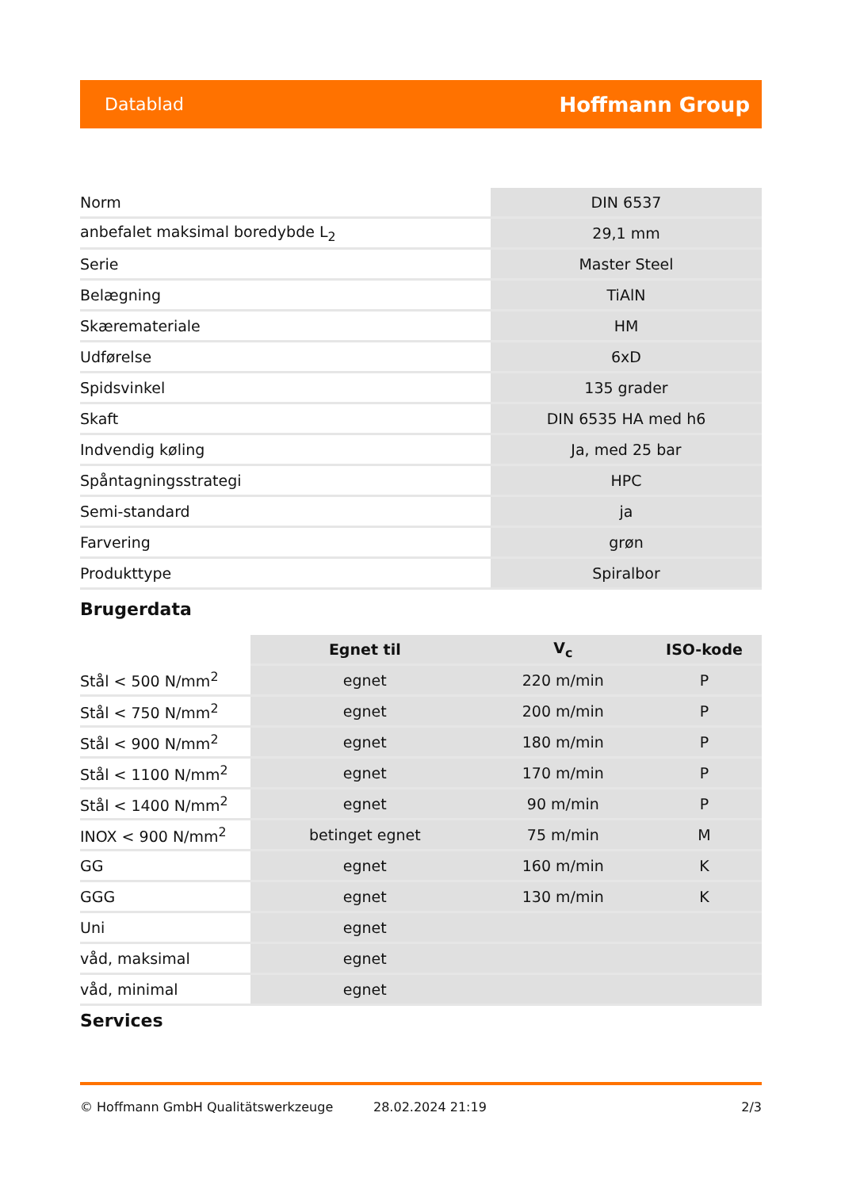Datablad Hoffmann Group
| Norm | DIN 6537 |
| anbefalet maksimal boredybde L<sub>2</sub> | 29,1 mm |
| Serie | Master Steel |
| Belægning | TiAlN |
| Skæremateriale | HM |
| Udførelse | 6xD |
| Spidsvinkel | 135 grader |
| Skaft | DIN 6535 HA med h6 |
| Indvendig køling | Ja, med 25 bar |
| Spåntagningsstrategi | HPC |
| Semi-standard | ja |
| Farvering | grøn |
| Produkttype | Spiralbor |
Brugerdata
| | Egnet til | V<sub>c</sub> | ISO-kode |
| --- | --- | --- | --- |
| Stål < 500 N/mm<sup>2</sup> | egnet | 220 m/min | P |
| Stål < 750 N/mm<sup>2</sup> | egnet | 200 m/min | P |
| Stål < 900 N/mm<sup>2</sup> | egnet | 180 m/min | P |
| Stål < 1100 N/mm<sup>2</sup> | egnet | 170 m/min | P |
| Stål < 1400 N/mm<sup>2</sup> | egnet | 90 m/min | P |
| INOX < 900 N/mm<sup>2</sup> | betinget egnet | 75 m/min | M |
| GG | egnet | 160 m/min | K |
| GGG | egnet | 130 m/min | K |
| Uni | egnet | | |
| våd, maksimal | egnet | | |
| våd, minimal | egnet | | |
Services
© Hoffmann GmbH Qualitätswerkzeuge 28.02.2024 21:19 2/3